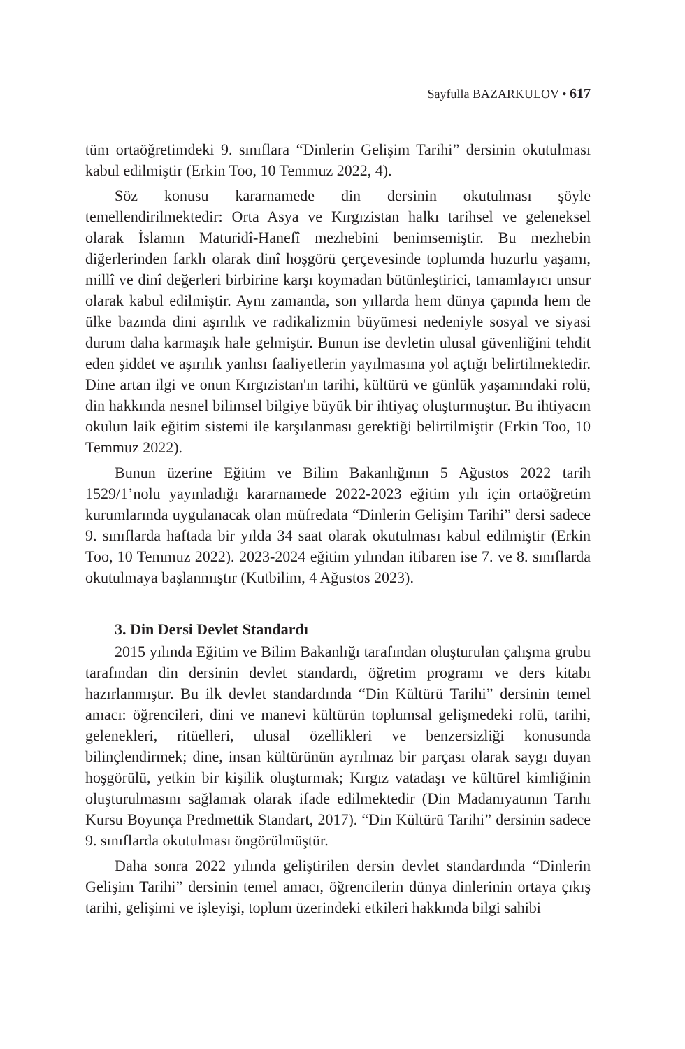Sayfulla BAZARKULOV • 617
tüm ortaöğretimdeki 9. sınıflara “Dinlerin Gelişim Tarihi” dersinin okutulması kabul edilmiştir (Erkin Too, 10 Temmuz 2022, 4).
Söz konusu kararnamede din dersinin okutulması şöyle temellendirilmektedir: Orta Asya ve Kırgızistan halkı tarihsel ve geleneksel olarak İslamın Maturidî-Hanefî mezhebini benimsemiştir. Bu mezhebin diğerlerinden farklı olarak dinî hoşgörü çerçevesinde toplumda huzurlu yaşamı, millî ve dinî değerleri birbirine karşı koymadan bütünleştirici, tamamlayıcı unsur olarak kabul edilmiştir. Aynı zamanda, son yıllarda hem dünya çapında hem de ülke bazında dini aşırılık ve radikalizmin büyümesi nedeniyle sosyal ve siyasi durum daha karmaşık hale gelmiştir. Bunun ise devletin ulusal güvenliğini tehdit eden şiddet ve aşırılık yanlısı faaliyetlerin yayılmasına yol açtığı belirtilmektedir. Dine artan ilgi ve onun Kırgızistan'ın tarihi, kültürü ve günlük yaşamındaki rolü, din hakkında nesnel bilimsel bilgiye büyük bir ihtiyaç oluşturmuştur. Bu ihtiyacın okulun laik eğitim sistemi ile karşılanması gerektiği belirtilmiştir (Erkin Too, 10 Temmuz 2022).
Bunun üzerine Eğitim ve Bilim Bakanlığının 5 Ağustos 2022 tarih 1529/1’nolu yayınladığı kararnamede 2022-2023 eğitim yılı için ortaöğretim kurumlarında uygulanacak olan müfredata “Dinlerin Gelişim Tarihi” dersi sadece 9. sınıflarda haftada bir yılda 34 saat olarak okutulması kabul edilmiştir (Erkin Too, 10 Temmuz 2022). 2023-2024 eğitim yılından itibaren ise 7. ve 8. sınıflarda okutulmaya başlanmıştır (Kutbilim, 4 Ağustos 2023).
3. Din Dersi Devlet Standardı
2015 yılında Eğitim ve Bilim Bakanlığı tarafından oluşturulan çalışma grubu tarafından din dersinin devlet standardı, öğretim programı ve ders kitabı hazırlanmıştır. Bu ilk devlet standardında “Din Kültürü Tarihi” dersinin temel amacı: öğrencileri, dini ve manevi kültürün toplumsal gelişmedeki rolü, tarihi, gelenekleri, ritüelleri, ulusal özellikleri ve benzersizliği konusunda bilinçlendirmek; dine, insan kültürünün ayrılmaz bir parçası olarak saygı duyan hoşgörülü, yetkin bir kişilik oluşturmak; Kırgız vatadaşı ve kültürel kimliğinin oluşturulmasını sağlamak olarak ifade edilmektedir (Din Madanıyatının Tarıhı Kursu Boyunça Predmettik Standart, 2017). “Din Kültürü Tarihi” dersinin sadece 9. sınıflarda okutulması öngörülmüştür.
Daha sonra 2022 yılında geliştirilen dersin devlet standardında “Dinlerin Gelişim Tarihi” dersinin temel amacı, öğrencilerin dünya dinlerinin ortaya çıkış tarihi, gelişimi ve işleyişi, toplum üzerindeki etkileri hakkında bilgi sahibi